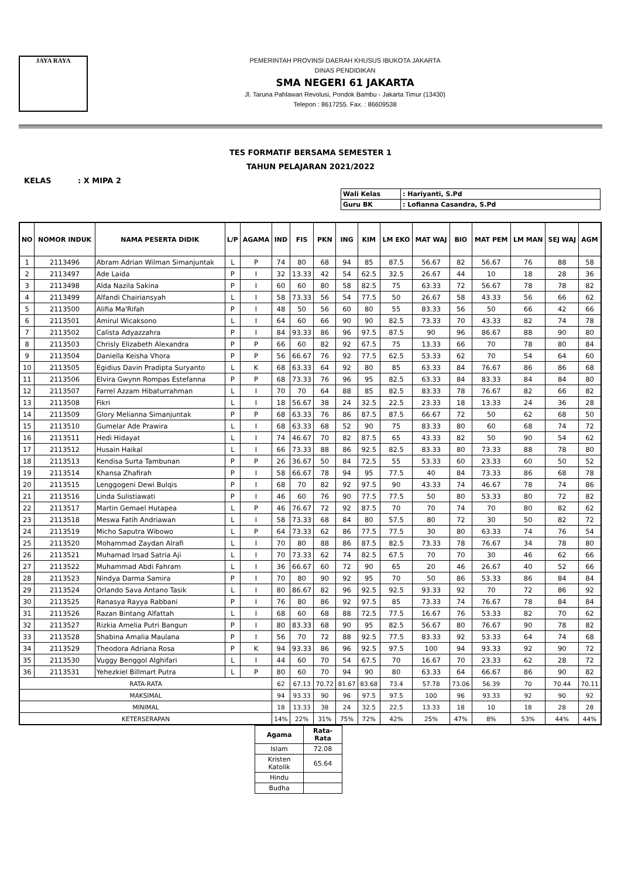JAYA RAYA
PEMERINTAH PROVINSI DAERAH KHUSUS IBUKOTA JAKARTA
DINAS PENDIDIKAN
SMA NEGERI 61 JAKARTA
Jl. Taruna Pahlawan Revolusi, Pondok Bambu - Jakarta Timur (13430)
Telepon : 8617255. Fax. : 86609538
TES FORMATIF BERSAMA SEMESTER 1
TAHUN PELAJARAN 2021/2022
KELAS : X MIPA 2
| Wali Kelas | : Hariyanti, S.Pd |
| Guru BK | : Lofianna Casandra, S.Pd |
| NO | NOMOR INDUK | NAMA PESERTA DIDIK | L/P | AGAMA | IND | FIS | PKN | ING | KIM | LM EKO | MAT WAJ | BIO | MAT PEM | LM MAN | SEJ WAJ | AGM |
| --- | --- | --- | --- | --- | --- | --- | --- | --- | --- | --- | --- | --- | --- | --- | --- | --- |
| 1 | 2113496 | Abram Adrian Wilman Simanjuntak | L | P | 74 | 80 | 68 | 94 | 85 | 87.5 | 56.67 | 82 | 56.67 | 76 | 88 | 58 |
| 2 | 2113497 | Ade Laida | P | I | 32 | 13.33 | 42 | 54 | 62.5 | 32.5 | 26.67 | 44 | 10 | 18 | 28 | 36 |
| 3 | 2113498 | Alda Nazila Sakina | P | I | 60 | 60 | 80 | 58 | 82.5 | 75 | 63.33 | 72 | 56.67 | 78 | 78 | 82 |
| 4 | 2113499 | Alfandi Chairiansyah | L | I | 58 | 73.33 | 56 | 54 | 77.5 | 50 | 26.67 | 58 | 43.33 | 56 | 66 | 62 |
| 5 | 2113500 | Alifia Ma'Rifah | P | I | 48 | 50 | 56 | 60 | 80 | 55 | 83.33 | 56 | 50 | 66 | 42 | 66 |
| 6 | 2113501 | Amirul Wicaksono | L | I | 64 | 60 | 66 | 90 | 90 | 82.5 | 73.33 | 70 | 43.33 | 82 | 74 | 78 |
| 7 | 2113502 | Calista Adyazzahra | P | I | 84 | 93.33 | 86 | 96 | 97.5 | 87.5 | 90 | 96 | 86.67 | 88 | 90 | 80 |
| 8 | 2113503 | Chrisly Elizabeth Alexandra | P | P | 66 | 60 | 82 | 92 | 67.5 | 75 | 13.33 | 66 | 70 | 78 | 80 | 84 |
| 9 | 2113504 | Daniella Keisha Vhora | P | P | 56 | 66.67 | 76 | 92 | 77.5 | 62.5 | 53.33 | 62 | 70 | 54 | 64 | 60 |
| 10 | 2113505 | Egidius Davin Pradipta Suryanto | L | K | 68 | 63.33 | 64 | 92 | 80 | 85 | 63.33 | 84 | 76.67 | 86 | 86 | 68 |
| 11 | 2113506 | Elvira Gwynn Rompas Estefanna | P | P | 68 | 73.33 | 76 | 96 | 95 | 82.5 | 63.33 | 84 | 83.33 | 84 | 84 | 80 |
| 12 | 2113507 | Farrel Azzam Hibaturrahman | L | I | 70 | 70 | 64 | 88 | 85 | 82.5 | 83.33 | 78 | 76.67 | 82 | 66 | 82 |
| 13 | 2113508 | Fikri | L | I | 18 | 56.67 | 38 | 24 | 32.5 | 22.5 | 23.33 | 18 | 13.33 | 24 | 36 | 28 |
| 14 | 2113509 | Glory Melianna Simanjuntak | P | P | 68 | 63.33 | 76 | 86 | 87.5 | 87.5 | 66.67 | 72 | 50 | 62 | 68 | 50 |
| 15 | 2113510 | Gumelar Ade Prawira | L | I | 68 | 63.33 | 68 | 52 | 90 | 75 | 83.33 | 80 | 60 | 68 | 74 | 72 |
| 16 | 2113511 | Hedi Hidayat | L | I | 74 | 46.67 | 70 | 82 | 87.5 | 65 | 43.33 | 82 | 50 | 90 | 54 | 62 |
| 17 | 2113512 | Husain Haikal | L | I | 66 | 73.33 | 88 | 86 | 92.5 | 82.5 | 83.33 | 80 | 73.33 | 88 | 78 | 80 |
| 18 | 2113513 | Kendisa Surta Tambunan | P | P | 26 | 36.67 | 50 | 84 | 72.5 | 55 | 53.33 | 60 | 23.33 | 60 | 50 | 52 |
| 19 | 2113514 | Khansa Zhafirah | P | I | 58 | 66.67 | 78 | 94 | 95 | 77.5 | 40 | 84 | 73.33 | 86 | 68 | 78 |
| 20 | 2113515 | Lenggogeni Dewi Bulqis | P | I | 68 | 70 | 82 | 92 | 97.5 | 90 | 43.33 | 74 | 46.67 | 78 | 74 | 86 |
| 21 | 2113516 | Linda Sulistiawati | P | I | 46 | 60 | 76 | 90 | 77.5 | 77.5 | 50 | 80 | 53.33 | 80 | 72 | 82 |
| 22 | 2113517 | Martin Gemael Hutapea | L | P | 46 | 76.67 | 72 | 92 | 87.5 | 70 | 70 | 74 | 70 | 80 | 82 | 62 |
| 23 | 2113518 | Meswa Fatih Andriawan | L | I | 58 | 73.33 | 68 | 84 | 80 | 57.5 | 80 | 72 | 30 | 50 | 82 | 72 |
| 24 | 2113519 | Micho Saputra Wibowo | L | P | 64 | 73.33 | 62 | 86 | 77.5 | 77.5 | 30 | 80 | 63.33 | 74 | 76 | 54 |
| 25 | 2113520 | Mohammad Zaydan Alrafi | L | I | 70 | 80 | 88 | 86 | 87.5 | 82.5 | 73.33 | 78 | 76.67 | 34 | 78 | 80 |
| 26 | 2113521 | Muhamad Irsad Satria Aji | L | I | 70 | 73.33 | 62 | 74 | 82.5 | 67.5 | 70 | 70 | 30 | 46 | 62 | 66 |
| 27 | 2113522 | Muhammad Abdi Fahram | L | I | 36 | 66.67 | 60 | 72 | 90 | 65 | 20 | 46 | 26.67 | 40 | 52 | 66 |
| 28 | 2113523 | Nindya Darma Samira | P | I | 70 | 80 | 90 | 92 | 95 | 70 | 50 | 86 | 53.33 | 86 | 84 | 84 |
| 29 | 2113524 | Orlando Sava Antano Tasik | L | I | 80 | 86.67 | 82 | 96 | 92.5 | 92.5 | 93.33 | 92 | 70 | 72 | 86 | 92 |
| 30 | 2113525 | Ranasya Rayya Rabbani | P | I | 76 | 80 | 86 | 92 | 97.5 | 85 | 73.33 | 74 | 76.67 | 78 | 84 | 84 |
| 31 | 2113526 | Razan Bintang Alfattah | L | I | 68 | 60 | 68 | 88 | 72.5 | 77.5 | 16.67 | 76 | 53.33 | 82 | 70 | 62 |
| 32 | 2113527 | Rizkia Amelia Putri Bangun | P | I | 80 | 83.33 | 68 | 90 | 95 | 82.5 | 56.67 | 80 | 76.67 | 90 | 78 | 82 |
| 33 | 2113528 | Shabina Amalia Maulana | P | I | 56 | 70 | 72 | 88 | 92.5 | 77.5 | 83.33 | 92 | 53.33 | 64 | 74 | 68 |
| 34 | 2113529 | Theodora Adriana Rosa | P | K | 94 | 93.33 | 86 | 96 | 92.5 | 97.5 | 100 | 94 | 93.33 | 92 | 90 | 72 |
| 35 | 2113530 | Vuggy Benggol Alghifari | L | I | 44 | 60 | 70 | 54 | 67.5 | 70 | 16.67 | 70 | 23.33 | 62 | 28 | 72 |
| 36 | 2113531 | Yehezkiel Billmart Putra | L | P | 80 | 60 | 70 | 94 | 90 | 80 | 63.33 | 64 | 66.67 | 86 | 90 | 82 |
| RATA-RATA | | | | | 62 | 67.13 | 70.72 | 81.67 | 83.68 | 73.4 | 57.78 | 73.06 | 56.39 | 70 | 70.44 | 70.11 |
| MAKSIMAL | | | | | 94 | 93.33 | 90 | 96 | 97.5 | 97.5 | 100 | 96 | 93.33 | 92 | 90 | 92 |
| MINIMAL | | | | | 18 | 13.33 | 38 | 24 | 32.5 | 22.5 | 13.33 | 18 | 10 | 18 | 28 | 28 |
| KETERSERAPAN | | | | | 14% | 22% | 31% | 75% | 72% | 42% | 25% | 47% | 8% | 53% | 44% | 44% |
| Agama | Rata-Rata |
| --- | --- |
| Islam | 72.08 |
| Kristen Katolik | 65.64 |
| Hindu | |
| Budha | |